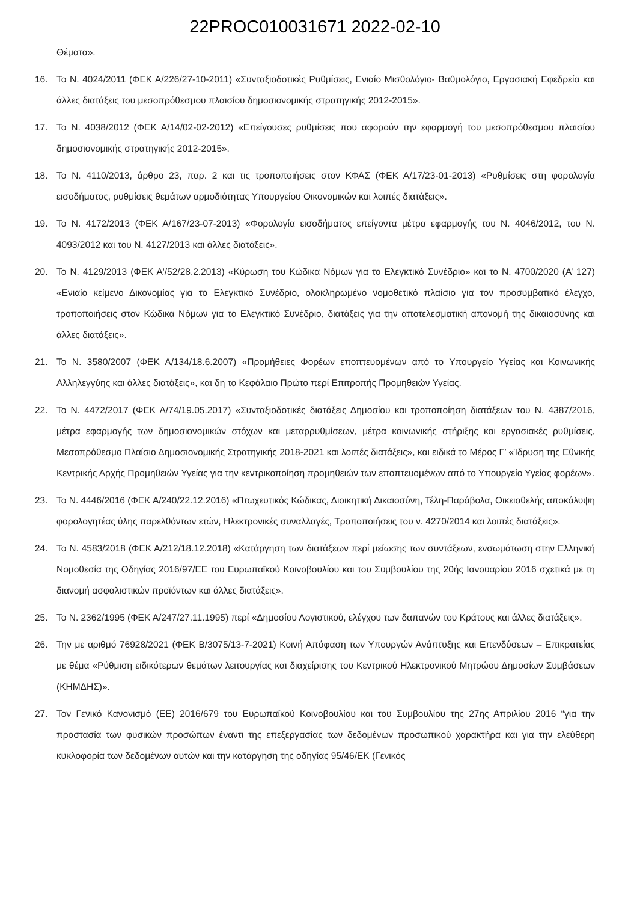22PROC010031671 2022-02-10
Θέματα».
16. Το Ν. 4024/2011 (ΦΕΚ Α/226/27-10-2011) «Συνταξιοδοτικές Ρυθμίσεις, Ενιαίο Μισθολόγιο- Βαθμολόγιο, Εργασιακή Εφεδρεία και άλλες διατάξεις του μεσοπρόθεσμου πλαισίου δημοσιονομικής στρατηγικής 2012-2015».
17. Το Ν. 4038/2012 (ΦΕΚ Α/14/02-02-2012) «Επείγουσες ρυθμίσεις που αφορούν την εφαρμογή του μεσοπρόθεσμου πλαισίου δημοσιονομικής στρατηγικής 2012-2015».
18. Το Ν. 4110/2013, άρθρο 23, παρ. 2 και τις τροποποιήσεις στον ΚΦΑΣ (ΦΕΚ Α/17/23-01-2013) «Ρυθμίσεις στη φορολογία εισοδήματος, ρυθμίσεις θεμάτων αρμοδιότητας Υπουργείου Οικονομικών και λοιπές διατάξεις».
19. Το Ν. 4172/2013 (ΦΕΚ Α/167/23-07-2013) «Φορολογία εισοδήματος επείγοντα μέτρα εφαρμογής του Ν. 4046/2012, του Ν. 4093/2012 και του Ν. 4127/2013 και άλλες διατάξεις».
20. Το Ν. 4129/2013 (ΦΕΚ Α'/52/28.2.2013) «Κύρωση του Κώδικα Νόμων για το Ελεγκτικό Συνέδριο» και το Ν. 4700/2020 (Α’ 127) «Ενιαίο κείμενο Δικονομίας για το Ελεγκτικό Συνέδριο, ολοκληρωμένο νομοθετικό πλαίσιο για τον προσυμβατικό έλεγχο, τροποποιήσεις στον Κώδικα Νόμων για το Ελεγκτικό Συνέδριο, διατάξεις για την αποτελεσματική απονομή της δικαιοσύνης και άλλες διατάξεις».
21. Το Ν. 3580/2007 (ΦΕΚ Α/134/18.6.2007) «Προμήθειες Φορέων εποπτευομένων από το Υπουργείο Υγείας και Κοινωνικής Αλληλεγγύης και άλλες διατάξεις», και δη το Κεφάλαιο Πρώτο περί Επιτροπής Προμηθειών Υγείας.
22. Το Ν. 4472/2017 (ΦΕΚ Α/74/19.05.2017) «Συνταξιοδοτικές διατάξεις Δημοσίου και τροποποίηση διατάξεων του Ν. 4387/2016, μέτρα εφαρμογής των δημοσιονομικών στόχων και μεταρρυθμίσεων, μέτρα κοινωνικής στήριξης και εργασιακές ρυθμίσεις, Μεσοπρόθεσμο Πλαίσιο Δημοσιονομικής Στρατηγικής 2018-2021 και λοιπές διατάξεις», και ειδικά το Μέρος Γ’ «Ίδρυση της Εθνικής Κεντρικής Αρχής Προμηθειών Υγείας για την κεντρικοποίηση προμηθειών των εποπτευομένων από το Υπουργείο Υγείας φορέων».
23. Το Ν. 4446/2016 (ΦΕΚ Α/240/22.12.2016) «Πτωχευτικός Κώδικας, Διοικητική Δικαιοσύνη, Τέλη-Παράβολα, Οικειοθελής αποκάλυψη φορολογητέας ύλης παρελθόντων ετών, Ηλεκτρονικές συναλλαγές, Τροποποιήσεις του ν. 4270/2014 και λοιπές διατάξεις».
24. Το Ν. 4583/2018 (ΦΕΚ Α/212/18.12.2018) «Κατάργηση των διατάξεων περί μείωσης των συντάξεων, ενσωμάτωση στην Ελληνική Νομοθεσία της Οδηγίας 2016/97/ΕΕ του Ευρωπαϊκού Κοινοβουλίου και του Συμβουλίου της 20ής Ιανουαρίου 2016 σχετικά με τη διανομή ασφαλιστικών προϊόντων και άλλες διατάξεις».
25. Το Ν. 2362/1995 (ΦΕΚ Α/247/27.11.1995) περί «Δημοσίου Λογιστικού, ελέγχου των δαπανών του Κράτους και άλλες διατάξεις».
26. Την με αριθμό 76928/2021 (ΦΕΚ Β/3075/13-7-2021) Κοινή Απόφαση των Υπουργών Ανάπτυξης και Επενδύσεων – Επικρατείας με θέμα «Ρύθμιση ειδικότερων θεμάτων λειτουργίας και διαχείρισης του Κεντρικού Ηλεκτρονικού Μητρώου Δημοσίων Συμβάσεων (ΚΗΜΔΗΣ)».
27. Τον Γενικό Κανονισμό (ΕΕ) 2016/679 του Ευρωπαϊκού Κοινοβουλίου και του Συμβουλίου της 27ης Απριλίου 2016 “για την προστασία των φυσικών προσώπων έναντι της επεξεργασίας των δεδομένων προσωπικού χαρακτήρα και για την ελεύθερη κυκλοφορία των δεδομένων αυτών και την κατάργηση της οδηγίας 95/46/ΕΚ (Γενικός